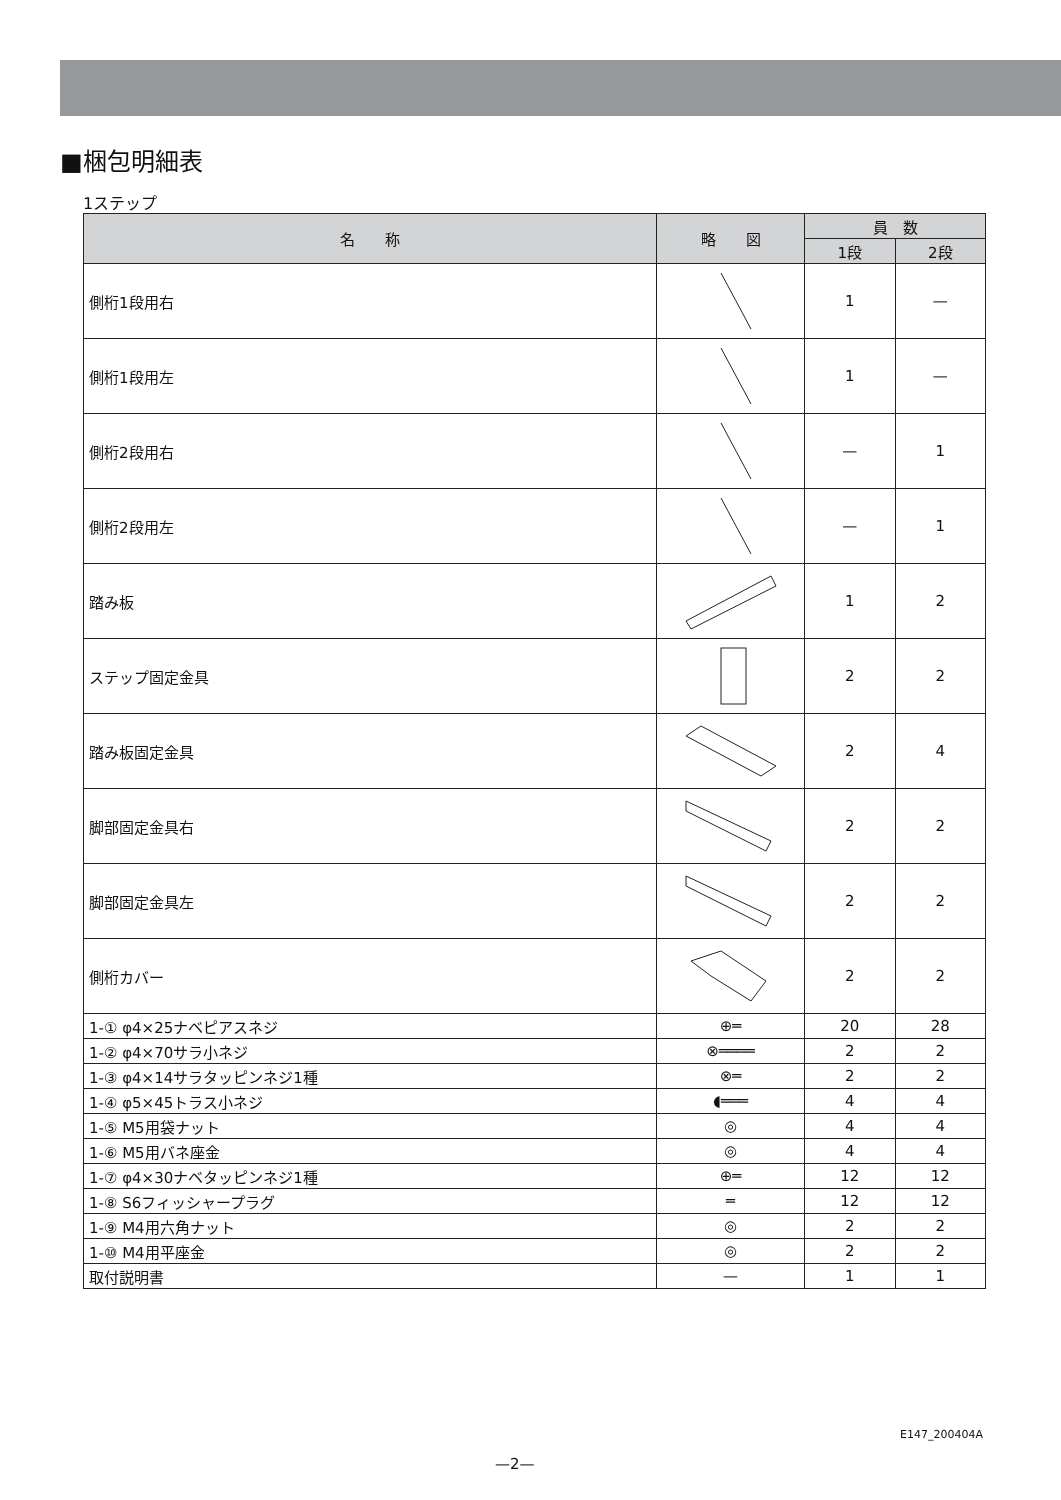■梱包明細表
1ステップ
| 名 称 | 略 図 | 員 数 | |
| --- | --- | --- | --- |
| | | 1段 | 2段 |
| 側桁1段用右 | | 1 | — |
| 側桁1段用左 | | 1 | — |
| 側桁2段用右 | | — | 1 |
| 側桁2段用左 | | — | 1 |
| 踏み板 | | 1 | 2 |
| ステップ固定金具 | | 2 | 2 |
| 踏み板固定金具 | | 2 | 4 |
| 脚部固定金具右 | | 2 | 2 |
| 脚部固定金具左 | | 2 | 2 |
| 側桁カバー | | 2 | 2 |
| 1-① φ4×25ナベピアスネジ | ⊕═ | 20 | 28 |
| 1-② φ4×70サラ小ネジ | ⊗════ | 2 | 2 |
| 1-③ φ4×14サラタッピンネジ1種 | ⊗═ | 2 | 2 |
| 1-④ φ5×45トラス小ネジ | ◖═══ | 4 | 4 |
| 1-⑤ M5用袋ナット | ◎ | 4 | 4 |
| 1-⑥ M5用バネ座金 | ◎ | 4 | 4 |
| 1-⑦ φ4×30ナベタッピンネジ1種 | ⊕═ | 12 | 12 |
| 1-⑧ S6フィッシャープラグ | ═ | 12 | 12 |
| 1-⑨ M4用六角ナット | ◎ | 2 | 2 |
| 1-⑩ M4用平座金 | ◎ | 2 | 2 |
| 取付説明書 | — | 1 | 1 |
E147_200404A
—2—